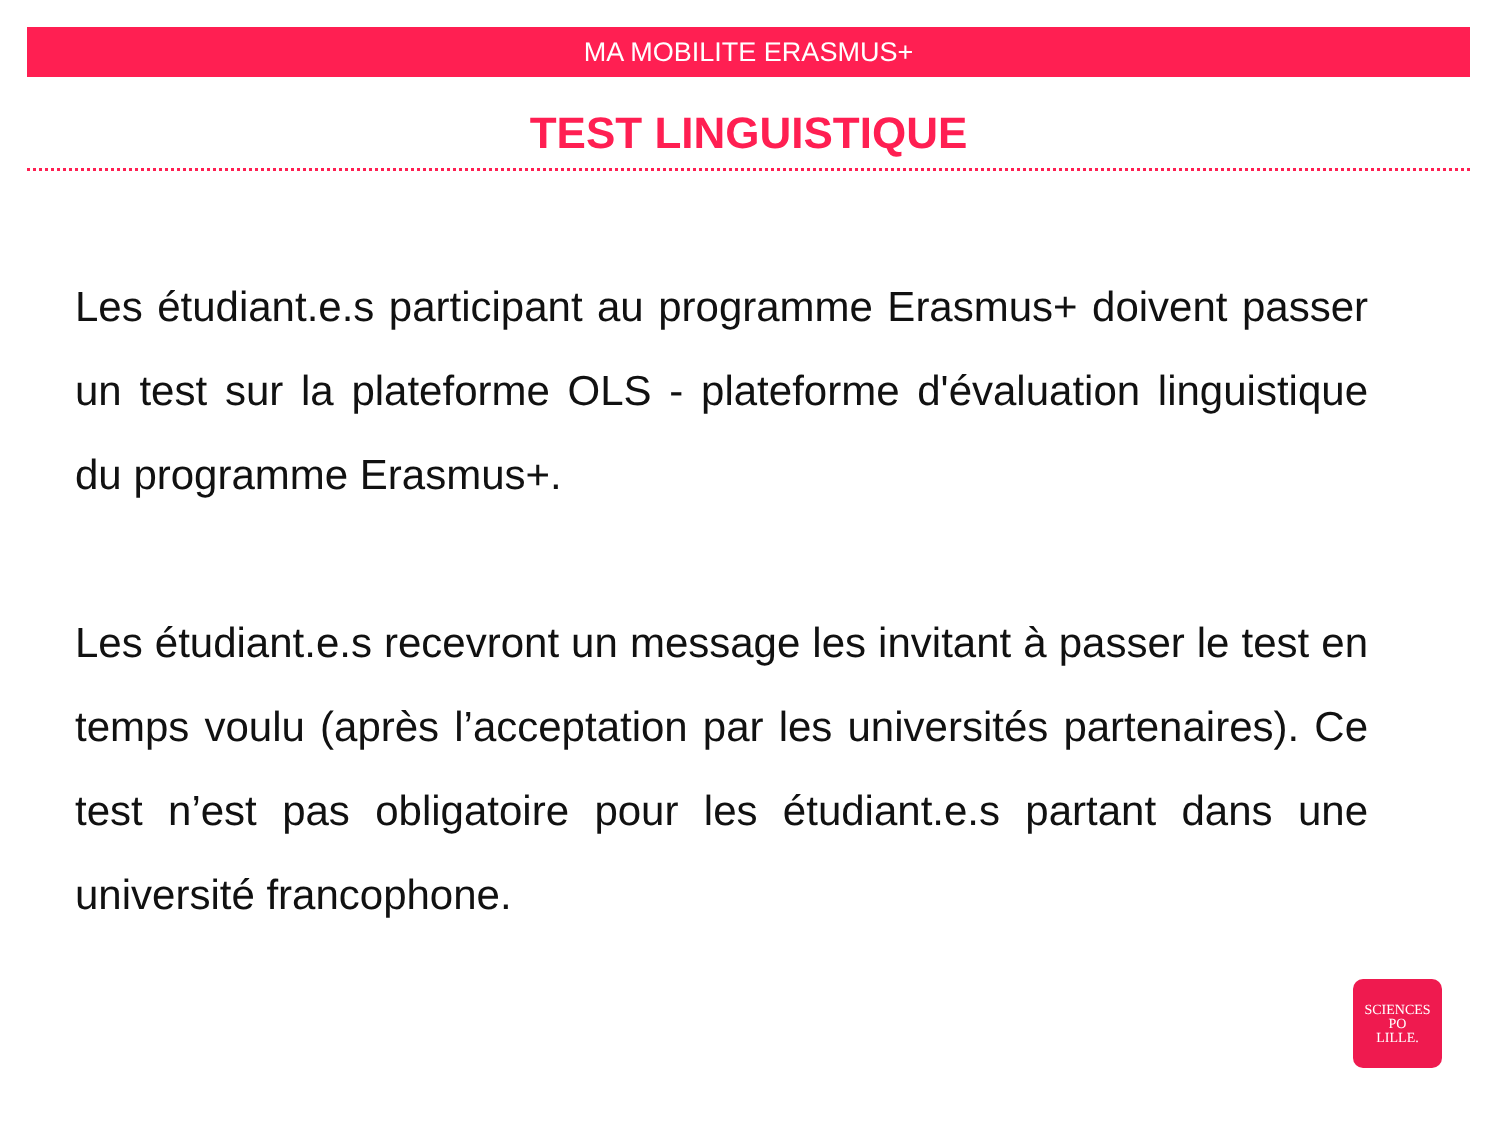MA MOBILITE ERASMUS+
TEST LINGUISTIQUE
Les étudiant.e.s participant au programme Erasmus+ doivent passer un test sur la plateforme OLS - plateforme d'évaluation linguistique du programme Erasmus+.
Les étudiant.e.s recevront un message les invitant à passer le test en temps voulu (après l’acceptation par les universités partenaires). Ce test n’est pas obligatoire pour les étudiant.e.s partant dans une université francophone.
SCIENCES
PO
LILLE.